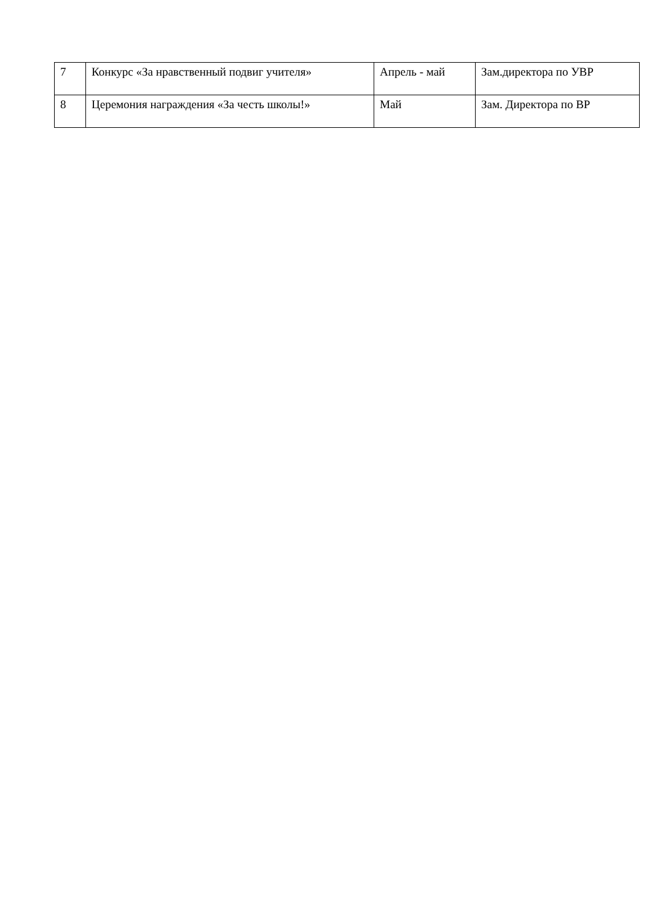| 7 | Конкурс «За нравственный подвиг учителя» | Апрель - май | Зам.директора по УВР |
| 8 | Церемония награждения «За честь школы!» | Май | Зам. Директора по ВР |